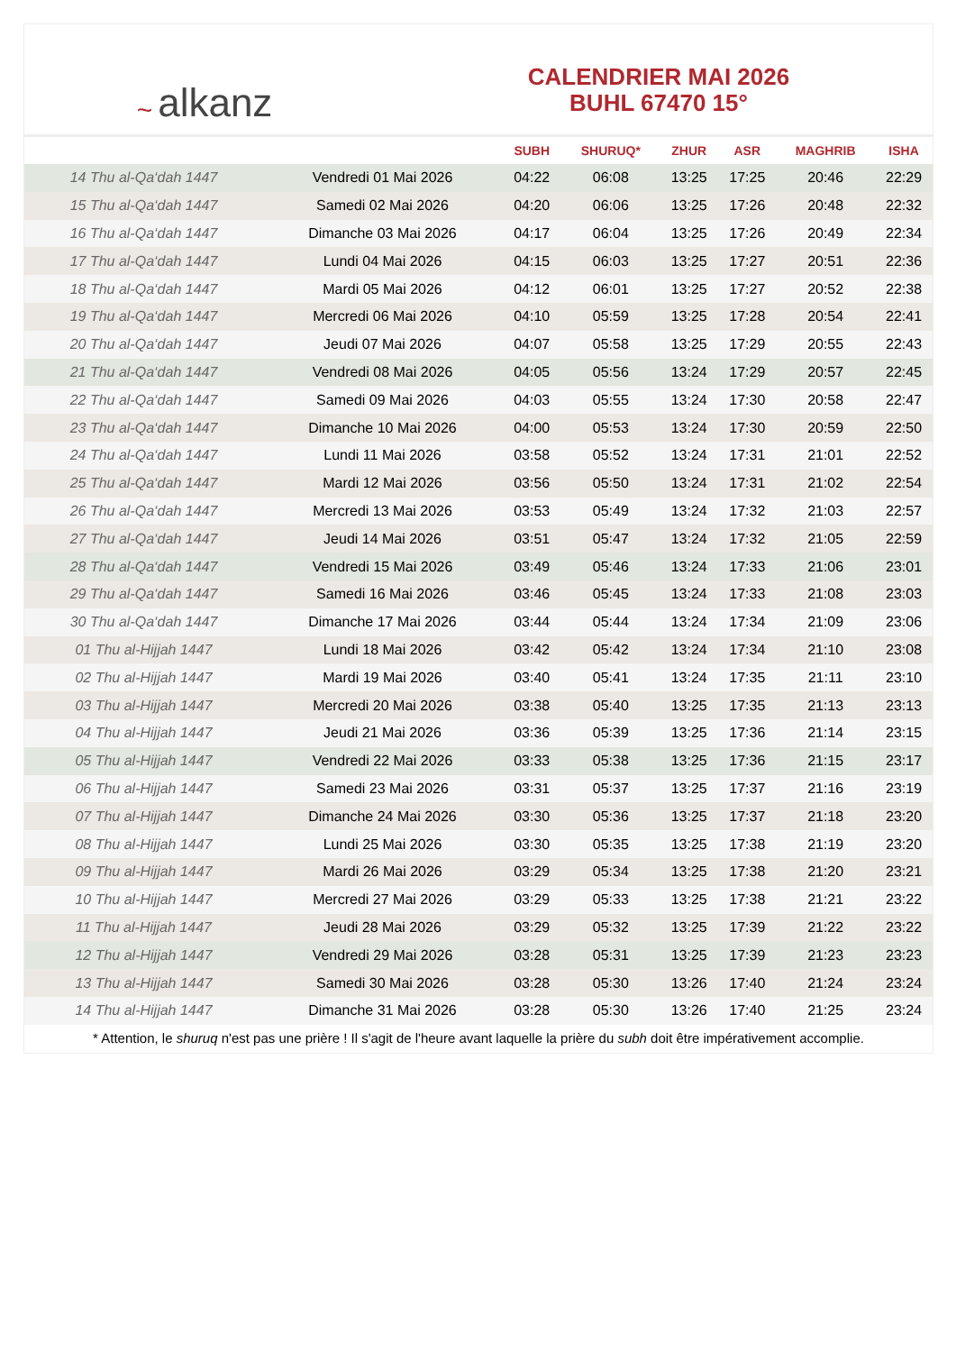~ alkanz
CALENDRIER MAI 2026
BUHL 67470 15°
| | | SUBH | SHURUQ* | ZHUR | ASR | MAGHRIB | ISHA |
| --- | --- | --- | --- | --- | --- | --- | --- |
| 14 Thu al-Qa‘dah 1447 | Vendredi 01 Mai 2026 | 04:22 | 06:08 | 13:25 | 17:25 | 20:46 | 22:29 |
| 15 Thu al-Qa‘dah 1447 | Samedi 02 Mai 2026 | 04:20 | 06:06 | 13:25 | 17:26 | 20:48 | 22:32 |
| 16 Thu al-Qa‘dah 1447 | Dimanche 03 Mai 2026 | 04:17 | 06:04 | 13:25 | 17:26 | 20:49 | 22:34 |
| 17 Thu al-Qa‘dah 1447 | Lundi 04 Mai 2026 | 04:15 | 06:03 | 13:25 | 17:27 | 20:51 | 22:36 |
| 18 Thu al-Qa‘dah 1447 | Mardi 05 Mai 2026 | 04:12 | 06:01 | 13:25 | 17:27 | 20:52 | 22:38 |
| 19 Thu al-Qa‘dah 1447 | Mercredi 06 Mai 2026 | 04:10 | 05:59 | 13:25 | 17:28 | 20:54 | 22:41 |
| 20 Thu al-Qa‘dah 1447 | Jeudi 07 Mai 2026 | 04:07 | 05:58 | 13:25 | 17:29 | 20:55 | 22:43 |
| 21 Thu al-Qa‘dah 1447 | Vendredi 08 Mai 2026 | 04:05 | 05:56 | 13:24 | 17:29 | 20:57 | 22:45 |
| 22 Thu al-Qa‘dah 1447 | Samedi 09 Mai 2026 | 04:03 | 05:55 | 13:24 | 17:30 | 20:58 | 22:47 |
| 23 Thu al-Qa‘dah 1447 | Dimanche 10 Mai 2026 | 04:00 | 05:53 | 13:24 | 17:30 | 20:59 | 22:50 |
| 24 Thu al-Qa‘dah 1447 | Lundi 11 Mai 2026 | 03:58 | 05:52 | 13:24 | 17:31 | 21:01 | 22:52 |
| 25 Thu al-Qa‘dah 1447 | Mardi 12 Mai 2026 | 03:56 | 05:50 | 13:24 | 17:31 | 21:02 | 22:54 |
| 26 Thu al-Qa‘dah 1447 | Mercredi 13 Mai 2026 | 03:53 | 05:49 | 13:24 | 17:32 | 21:03 | 22:57 |
| 27 Thu al-Qa‘dah 1447 | Jeudi 14 Mai 2026 | 03:51 | 05:47 | 13:24 | 17:32 | 21:05 | 22:59 |
| 28 Thu al-Qa‘dah 1447 | Vendredi 15 Mai 2026 | 03:49 | 05:46 | 13:24 | 17:33 | 21:06 | 23:01 |
| 29 Thu al-Qa‘dah 1447 | Samedi 16 Mai 2026 | 03:46 | 05:45 | 13:24 | 17:33 | 21:08 | 23:03 |
| 30 Thu al-Qa‘dah 1447 | Dimanche 17 Mai 2026 | 03:44 | 05:44 | 13:24 | 17:34 | 21:09 | 23:06 |
| 01 Thu al-Hijjah 1447 | Lundi 18 Mai 2026 | 03:42 | 05:42 | 13:24 | 17:34 | 21:10 | 23:08 |
| 02 Thu al-Hijjah 1447 | Mardi 19 Mai 2026 | 03:40 | 05:41 | 13:24 | 17:35 | 21:11 | 23:10 |
| 03 Thu al-Hijjah 1447 | Mercredi 20 Mai 2026 | 03:38 | 05:40 | 13:25 | 17:35 | 21:13 | 23:13 |
| 04 Thu al-Hijjah 1447 | Jeudi 21 Mai 2026 | 03:36 | 05:39 | 13:25 | 17:36 | 21:14 | 23:15 |
| 05 Thu al-Hijjah 1447 | Vendredi 22 Mai 2026 | 03:33 | 05:38 | 13:25 | 17:36 | 21:15 | 23:17 |
| 06 Thu al-Hijjah 1447 | Samedi 23 Mai 2026 | 03:31 | 05:37 | 13:25 | 17:37 | 21:16 | 23:19 |
| 07 Thu al-Hijjah 1447 | Dimanche 24 Mai 2026 | 03:30 | 05:36 | 13:25 | 17:37 | 21:18 | 23:20 |
| 08 Thu al-Hijjah 1447 | Lundi 25 Mai 2026 | 03:30 | 05:35 | 13:25 | 17:38 | 21:19 | 23:20 |
| 09 Thu al-Hijjah 1447 | Mardi 26 Mai 2026 | 03:29 | 05:34 | 13:25 | 17:38 | 21:20 | 23:21 |
| 10 Thu al-Hijjah 1447 | Mercredi 27 Mai 2026 | 03:29 | 05:33 | 13:25 | 17:38 | 21:21 | 23:22 |
| 11 Thu al-Hijjah 1447 | Jeudi 28 Mai 2026 | 03:29 | 05:32 | 13:25 | 17:39 | 21:22 | 23:22 |
| 12 Thu al-Hijjah 1447 | Vendredi 29 Mai 2026 | 03:28 | 05:31 | 13:25 | 17:39 | 21:23 | 23:23 |
| 13 Thu al-Hijjah 1447 | Samedi 30 Mai 2026 | 03:28 | 05:30 | 13:26 | 17:40 | 21:24 | 23:24 |
| 14 Thu al-Hijjah 1447 | Dimanche 31 Mai 2026 | 03:28 | 05:30 | 13:26 | 17:40 | 21:25 | 23:24 |
* Attention, le shuruq n'est pas une prière ! Il s'agit de l'heure avant laquelle la prière du subh doit être impérativement accomplie.